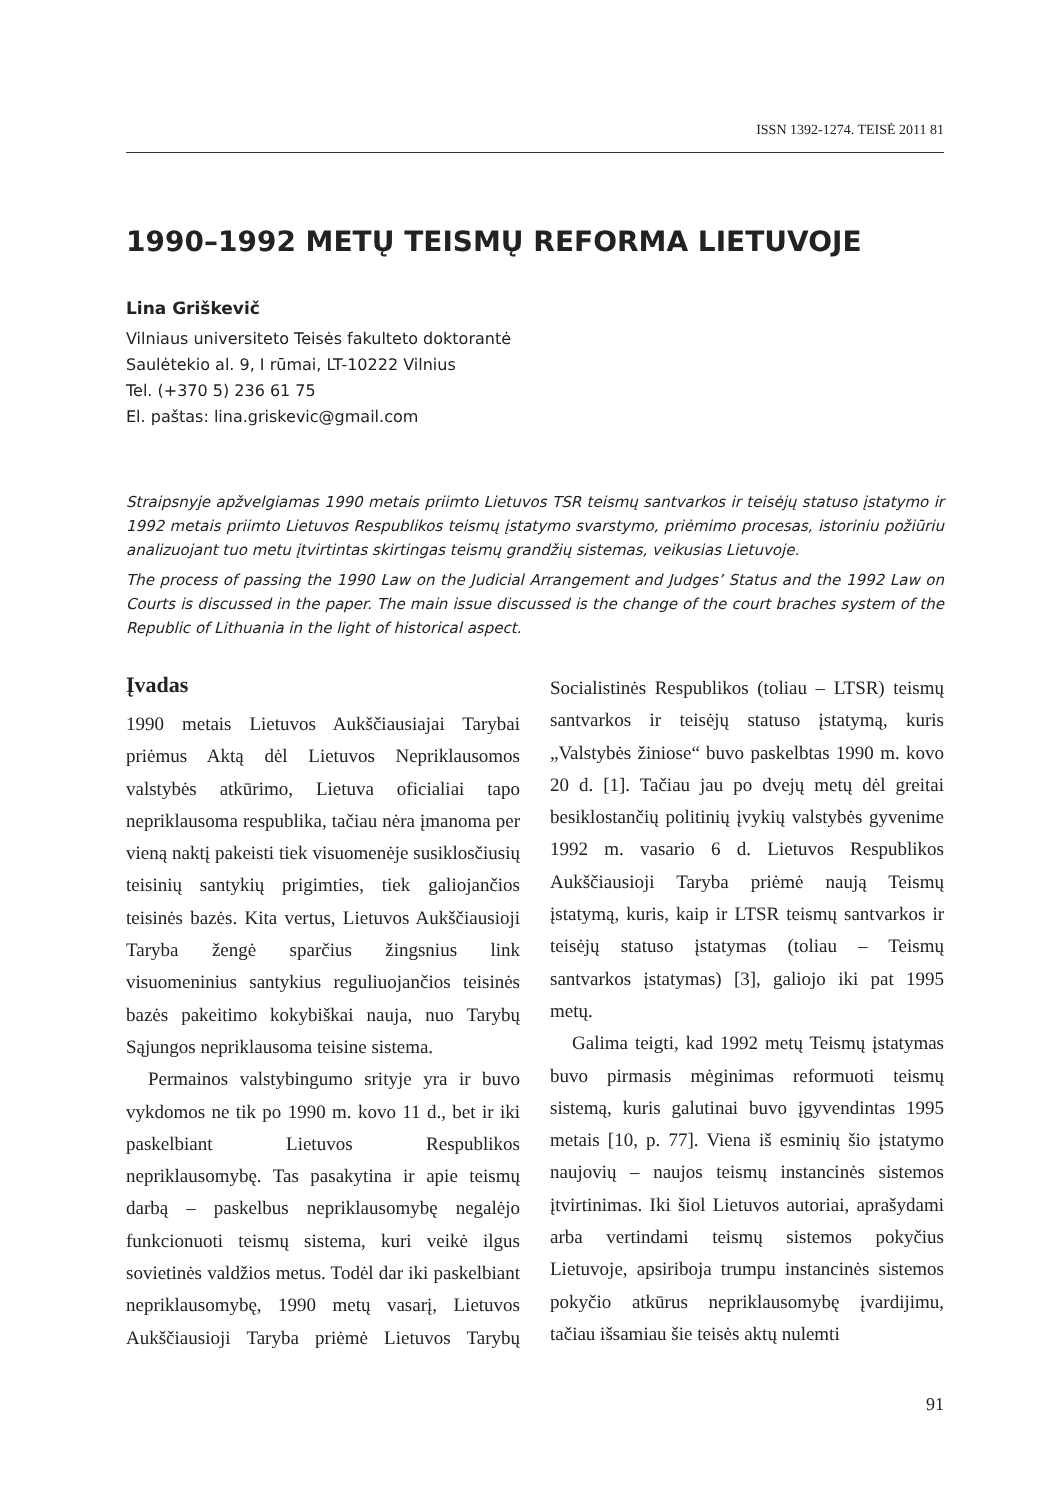ISSN 1392-1274. TEISĖ 2011 81
1990–1992 METŲ TEISMŲ REFORMA LIETUVOJE
Lina Griškevič
Vilniaus universiteto Teisės fakulteto doktorantė
Saulėtekio al. 9, I rūmai, LT-10222 Vilnius
Tel. (+370 5) 236 61 75
El. paštas: lina.griskevic@gmail.com
Straipsnyje apžvelgiamas 1990 metais priimto Lietuvos TSR teismų santvarkos ir teisėjų statuso įstatymo ir 1992 metais priimto Lietuvos Respublikos teismų įstatymo svarstymo, priėmimo procesas, istoriniu požiūriu analizuojant tuo metu įtvirtintas skirtingas teismų grandžių sistemas, veikusias Lietuvoje.
The process of passing the 1990 Law on the Judicial Arrangement and Judges’ Status and the 1992 Law on Courts is discussed in the paper. The main issue discussed is the change of the court braches system of the Republic of Lithuania in the light of historical aspect.
Įvadas
1990 metais Lietuvos Aukščiausiajai Tarybai priėmus Aktą dėl Lietuvos Nepriklausomos valstybės atkūrimo, Lietuva oficialiai tapo nepriklausoma respublika, tačiau nėra įmanoma per vieną naktį pakeisti tiek visuomenėje susiklosčiusių teisinių santykių prigimties, tiek galiojančios teisinės bazės. Kita vertus, Lietuvos Aukščiausioji Taryba žengė sparčius žingsnius link visuomeninius santykius reguliuojančios teisinės bazės pakeitimo kokybiškai nauja, nuo Tarybų Sąjungos nepriklausoma teisine sistema.
Permainos valstybingumo srityje yra ir buvo vykdomos ne tik po 1990 m. kovo 11 d., bet ir iki paskelbiant Lietuvos Respublikos nepriklausomybę. Tas pasakytina ir apie teismų darbą – paskelbus nepriklausomybę negalėjo funkcionuoti teismų sistema, kuri veikė ilgus sovietinės valdžios metus. Todėl dar iki paskelbiant nepriklausomybę, 1990 metų vasarį, Lietuvos Aukščiausioji Taryba priėmė Lietuvos Tarybų Socialistinės Respublikos (toliau – LTSR) teismų santvarkos ir teisėjų statuso įstatymą, kuris „Valstybės žiniose“ buvo paskelbtas 1990 m. kovo 20 d. [1]. Tačiau jau po dvejų metų dėl greitai besiklostančių politinių įvykių valstybės gyvenime 1992 m. vasario 6 d. Lietuvos Respublikos Aukščiausioji Taryba priėmė naują Teismų įstatymą, kuris, kaip ir LTSR teismų santvarkos ir teisėjų statuso įstatymas (toliau – Teismų santvarkos įstatymas) [3], galiojo iki pat 1995 metų.
Galima teigti, kad 1992 metų Teismų įstatymas buvo pirmasis mėginimas reformuoti teismų sistemą, kuris galutinai buvo įgyvendintas 1995 metais [10, p. 77]. Viena iš esminių šio įstatymo naujovių – naujos teismų instancinės sistemos įtvirtinimas. Iki šiol Lietuvos autoriai, aprašydami arba vertindami teismų sistemos pokyčius Lietuvoje, apsiriboja trumpu instancinės sistemos pokyčio atkūrus nepriklausomybę įvardijimu, tačiau išsamiau šie teisės aktų nulemti
91